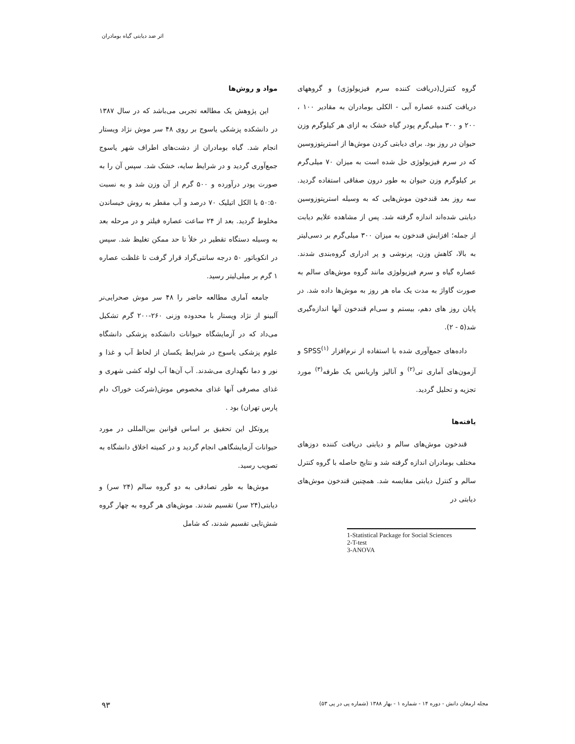اثر ضد دیابتی گیاه بومادران
مواد و روش‌ها
این پژوهش یک مطالعه تجربی می‌باشد که در سال ۱۳۸۷ در دانشکده پزشکی یاسوج بر روی ۴۸ سر موش نژاد ویستار انجام شد. گیاه بومادران از دشت‌های اطراف شهر یاسوج جمع‌آوری گردید و در شرایط سایه، خشک شد. سپس آن را به صورت پودر درآورده و ۵۰۰ گرم از آن وزن شد و به نسبت ۵۰:۵۰ با الکل اتیلیک ۷۰ درصد و آب مقطر به روش خیساندن مخلوط گردید. بعد از ۲۴ ساعت عصاره فیلتر و در مرحله بعد به وسیله دستگاه تقطیر در خلأ تا حد ممکن تغلیظ شد. سپس در انکوباتور ۵۰ درجه سانتی‌گراد قرار گرفت تا غلظت عصاره ۱ گرم بر میلی‌لیتر رسید.
جامعه آماری مطالعه حاضر را ۴۸ سر موش صحرایی‌نر آلبینو از نژاد ویستار با محدوده وزنی ۲۶۰-۲۰۰ گرم تشکیل می‌داد که در آزمایشگاه حیوانات دانشکده پزشکی دانشگاه علوم پزشکی یاسوج در شرایط یکسان از لحاظ آب و غذا و نور و دما نگهداری می‌شدند. آب آن‌ها آب لوله کشی شهری و غذای مصرفی آنها غذای مخصوص موش(شرکت خوراک دام پارس تهران) بود .
پروتکل این تحقیق بر اساس قوانین بین‌المللی در مورد حیوانات آزمایشگاهی انجام گردید و در کمیته اخلاق دانشگاه به تصویب رسید.
موش‌ها به طور تصادفی به دو گروه سالم (۲۴ سر) و دیابتی(۲۴ سر) تقسیم شدند. موش‌های هر گروه به چهار گروه شش‌تایی تقسیم شدند، که شامل
گروه کنترل(دریافت کننده سرم فیزیولوژی) و گروههای دریافت کننده عصاره آبی - الکلی بومادران به مقادیر ۱۰۰ ، ۲۰۰ و ۳۰۰ میلی‌گرم پودر گیاه خشک به ازای هر کیلوگرم وزن حیوان در روز بود. برای دیابتی کردن موش‌ها از استرپتوزوسین که در سرم فیزیولوژی حل شده است به میزان ۷۰ میلی‌گرم بر کیلوگرم وزن حیوان به طور درون صفاقی استفاده گردید. سه روز بعد قندخون موش‌هایی که به وسیله استرپتوزوسین دیابتی شده‌اند اندازه گرفته شد. پس از مشاهده علایم دیابت از جمله؛ افزایش قندخون به میزان ۳۰۰ میلی‌گرم بر دسی‌لیتر به بالا، کاهش وزن، پرنوشی و پر ادراری گروه‌بندی شدند. عصاره گیاه و سرم فیزیولوژی مانند گروه موش‌های سالم به صورت گاواژ به مدت یک ماه هر روز به موش‌ها داده شد. در پایان روز های دهم، بیستم و سی‌ام قندخون آنها اندازه‌گیری شد(۵ - ۲).
داده‌های جمع‌آوری شده با استفاده از نرم‌افزار SPSS<sup>(۱)</sup> و آزمون‌های آماری تی<sup>(۲)</sup> و آنالیز واریانس یک طرفه<sup>(۳)</sup> مورد تجزیه و تحلیل گردید.
یافته‌ها
قندخون موش‌های سالم و دیابتی دریافت کننده دوزهای مختلف بومادران اندازه گرفته شد و نتایج حاصله با گروه کنترل سالم و کنترل دیابتی مقایسه شد. همچنین قندخون موش‌های دیابتی در
1-Statistical Package for Social Sciences
2-T-test
3-ANOVA
مجله ارمغان دانش - دوره ۱۴ - شماره ۱ - بهار ۱۳۸۸ (شماره پی در پی ۵۳)
۹۳